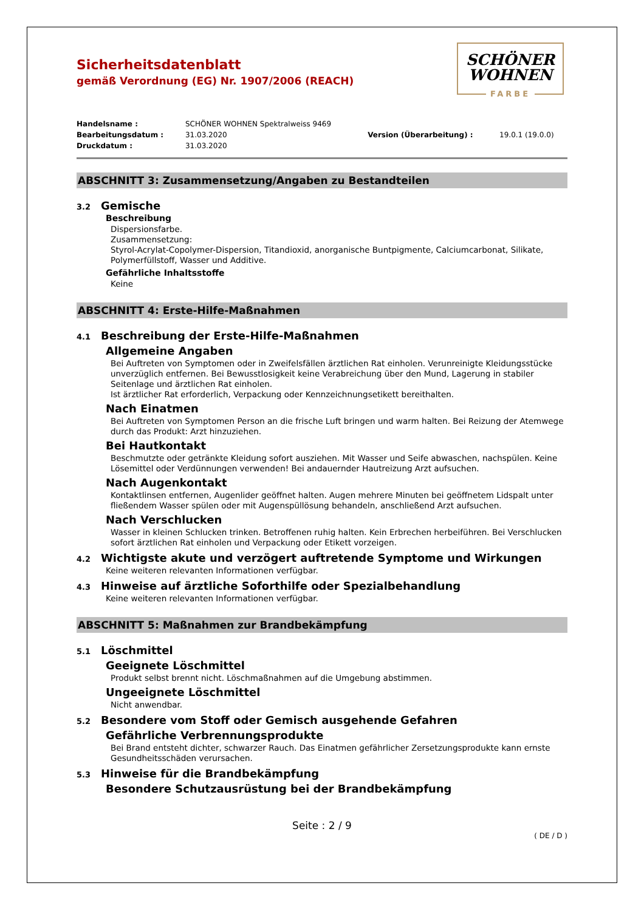SCHÖNER
WOHNEN
FARBE
Sicherheitsdatenblatt
gemäß Verordnung (EG) Nr. 1907/2006 (REACH)
| Handelsname : | SCHÖNER WOHNEN Spektralweiss 9469 | | |
| Bearbeitungsdatum : | 31.03.2020 | Version (Überarbeitung) : | 19.0.1 (19.0.0) |
| Druckdatum : | 31.03.2020 | | |
ABSCHNITT 3: Zusammensetzung/Angaben zu Bestandteilen
3.2 Gemische
Beschreibung
Dispersionsfarbe.
Zusammensetzung:
Styrol-Acrylat-Copolymer-Dispersion, Titandioxid, anorganische Buntpigmente, Calciumcarbonat, Silikate, Polymerfüllstoff, Wasser und Additive.
Gefährliche Inhaltsstoffe
Keine
ABSCHNITT 4: Erste-Hilfe-Maßnahmen
4.1 Beschreibung der Erste-Hilfe-Maßnahmen
Allgemeine Angaben
Bei Auftreten von Symptomen oder in Zweifelsfällen ärztlichen Rat einholen. Verunreinigte Kleidungsstücke unverzüglich entfernen. Bei Bewusstlosigkeit keine Verabreichung über den Mund, Lagerung in stabiler Seitenlage und ärztlichen Rat einholen.
Ist ärztlicher Rat erforderlich, Verpackung oder Kennzeichnungsetikett bereithalten.
Nach Einatmen
Bei Auftreten von Symptomen Person an die frische Luft bringen und warm halten. Bei Reizung der Atemwege durch das Produkt: Arzt hinzuziehen.
Bei Hautkontakt
Beschmutzte oder getränkte Kleidung sofort ausziehen. Mit Wasser und Seife abwaschen, nachspülen. Keine Lösemittel oder Verdünnungen verwenden! Bei andauernder Hautreizung Arzt aufsuchen.
Nach Augenkontakt
Kontaktlinsen entfernen, Augenlider geöffnet halten. Augen mehrere Minuten bei geöffnetem Lidspalt unter fließendem Wasser spülen oder mit Augenspüllösung behandeln, anschließend Arzt aufsuchen.
Nach Verschlucken
Wasser in kleinen Schlucken trinken. Betroffenen ruhig halten. Kein Erbrechen herbeiführen. Bei Verschlucken sofort ärztlichen Rat einholen und Verpackung oder Etikett vorzeigen.
4.2 Wichtigste akute und verzögert auftretende Symptome und Wirkungen
Keine weiteren relevanten Informationen verfügbar.
4.3 Hinweise auf ärztliche Soforthilfe oder Spezialbehandlung
Keine weiteren relevanten Informationen verfügbar.
ABSCHNITT 5: Maßnahmen zur Brandbekämpfung
5.1 Löschmittel
Geeignete Löschmittel
Produkt selbst brennt nicht. Löschmaßnahmen auf die Umgebung abstimmen.
Ungeeignete Löschmittel
Nicht anwendbar.
5.2 Besondere vom Stoff oder Gemisch ausgehende Gefahren
Gefährliche Verbrennungsprodukte
Bei Brand entsteht dichter, schwarzer Rauch. Das Einatmen gefährlicher Zersetzungsprodukte kann ernste Gesundheitsschäden verursachen.
5.3 Hinweise für die Brandbekämpfung
Besondere Schutzausrüstung bei der Brandbekämpfung
Seite : 2 / 9
( DE / D )